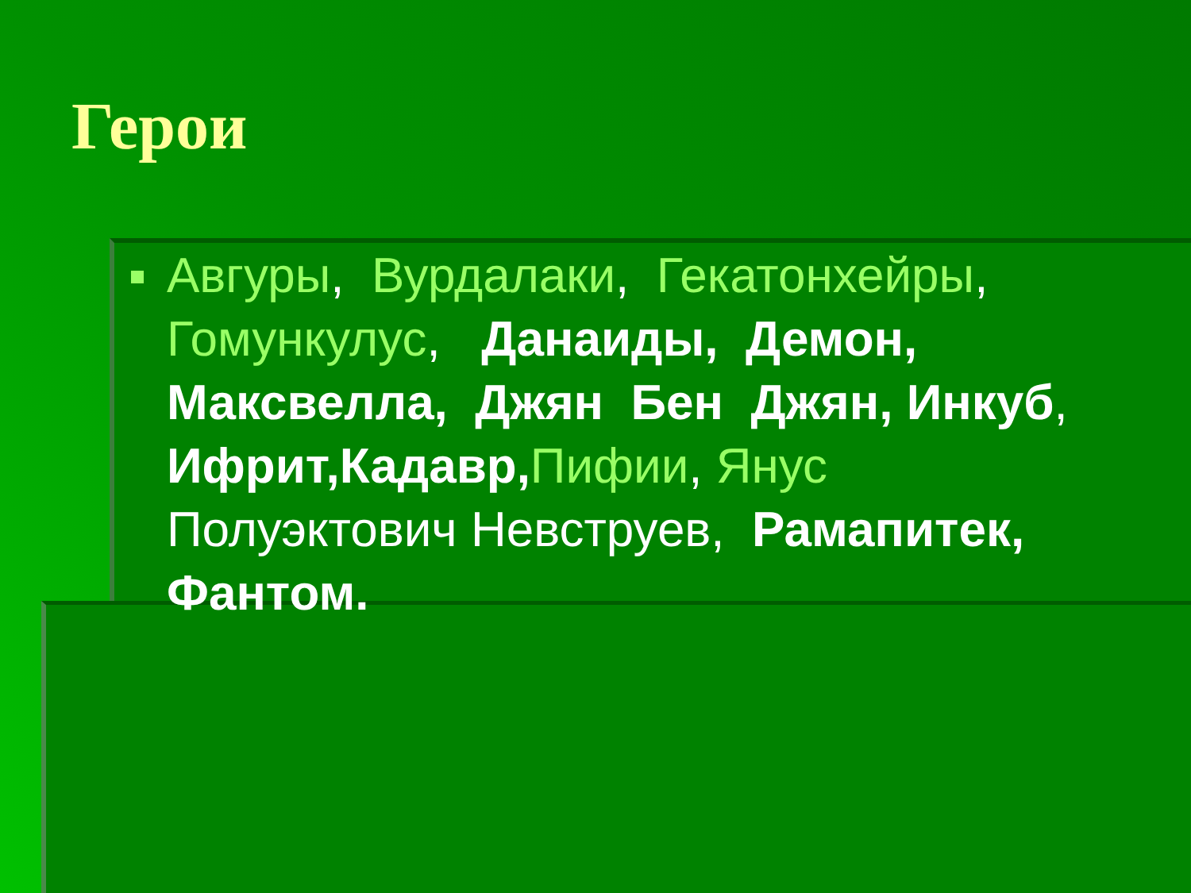Герои
Авгуры, Вурдалаки, Гекатонхейры, Гомункулус, Данаиды, Демон, Максвелла, Джян Бен Джян, Инкуб, Ифрит,Кадавр, Пифии, Янус Полуэктович Невструев, Рамапитек, Фантом.